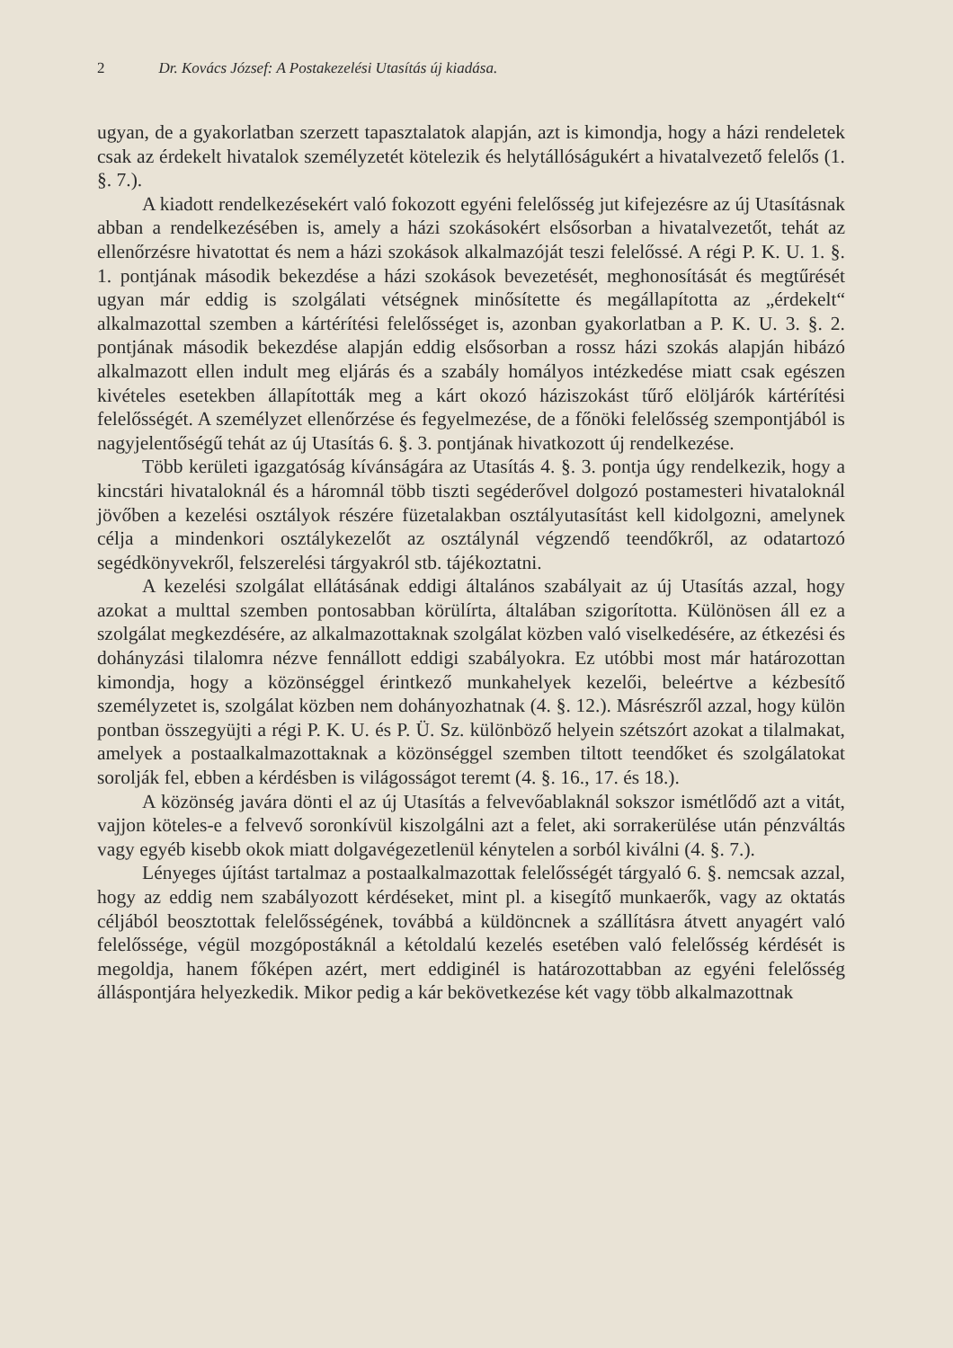2 Dr. Kovács József: A Postakezelési Utasítás új kiadása.
ugyan, de a gyakorlatban szerzett tapasztalatok alapján, azt is kimondja, hogy a házi rendeletek csak az érdekelt hivatalok személyzetét kötelezik és helytállóságukért a hivatalvezető felelős (1. §. 7.).
A kiadott rendelkezésekért való fokozott egyéni felelősség jut kifejezésre az új Utasításnak abban a rendelkezésében is, amely a házi szokásokért elsősorban a hivatalvezetőt, tehát az ellenőrzésre hivatottat és nem a házi szokások alkalmazóját teszi felelőssé. A régi P. K. U. 1. §. 1. pontjának második bekezdése a házi szokások bevezetését, meghonosítását és megtűrését ugyan már eddig is szolgálati vétségnek minősítette és megállapította az „érdekelt“ alkalmazottal szemben a kártérítési felelősséget is, azonban gyakorlatban a P. K. U. 3. §. 2. pontjának második bekezdése alapján eddig elsősorban a rossz házi szokás alapján hibázó alkalmazott ellen indult meg eljárás és a szabály homályos intézkedése miatt csak egészen kivételes esetekben állapították meg a kárt okozó háziszokást tűrő elöljárók kártérítési felelősségét. A személyzet ellenőrzése és fegyelmezése, de a főnöki felelősség szempontjából is nagyjelentőségű tehát az új Utasítás 6. §. 3. pontjának hivatkozott új rendelkezése.
Több kerületi igazgatóság kívánságára az Utasítás 4. §. 3. pontja úgy rendelkezik, hogy a kincstári hivataloknál és a háromnál több tiszti segéderővel dolgozó postamesteri hivataloknál jövőben a kezelési osztályok részére füzetalakban osztályutasítást kell kidolgozni, amelynek célja a mindenkori osztálykezelőt az osztálynál végzendő teendőkről, az odatartozó segédkönyvekről, felszerelési tárgyakról stb. tájékoztatni.
A kezelési szolgálat ellátásának eddigi általános szabályait az új Utasítás azzal, hogy azokat a multtal szemben pontosabban körülírta, általában szigorította. Különösen áll ez a szolgálat megkezdésére, az alkalmazottaknak szolgálat közben való viselkedésére, az étkezési és dohányzási tilalomra nézve fennállott eddigi szabályokra. Ez utóbbi most már határozottan kimondja, hogy a közönséggel érintkező munkahelyek kezelői, beleértve a kézbesítő személyzetet is, szolgálat közben nem dohányozhatnak (4. §. 12.). Másrészről azzal, hogy külön pontban összegyüjti a régi P. K. U. és P. Ü. Sz. különböző helyein szétszórt azokat a tilalmakat, amelyek a postaalkalmazottaknak a közönséggel szemben tiltott teendőket és szolgálatokat sorolják fel, ebben a kérdésben is világosságot teremt (4. §. 16., 17. és 18.).
A közönség javára dönti el az új Utasítás a felvevőablaknál sokszor ismétlődő azt a vitát, vajjon köteles-e a felvevő soronkívül kiszolgálni azt a felet, aki sorrakerülése után pénzváltás vagy egyéb kisebb okok miatt dolgavégezetlenül kénytelen a sorból kiválni (4. §. 7.).
Lényeges újítást tartalmaz a postaalkalmazottak felelősségét tárgyaló 6. §. nemcsak azzal, hogy az eddig nem szabályozott kérdéseket, mint pl. a kisegítő munkaerők, vagy az oktatás céljából beosztottak felelősségének, továbbá a küldöncnek a szállításra átvett anyagért való felelőssége, végül mozgópostáknál a kétoldalú kezelés esetében való felelősség kérdését is megoldja, hanem főképen azért, mert eddiginél is határozottabban az egyéni felelősség álláspontjára helyezkedik. Mikor pedig a kár bekövetkezése két vagy több alkalmazottnak